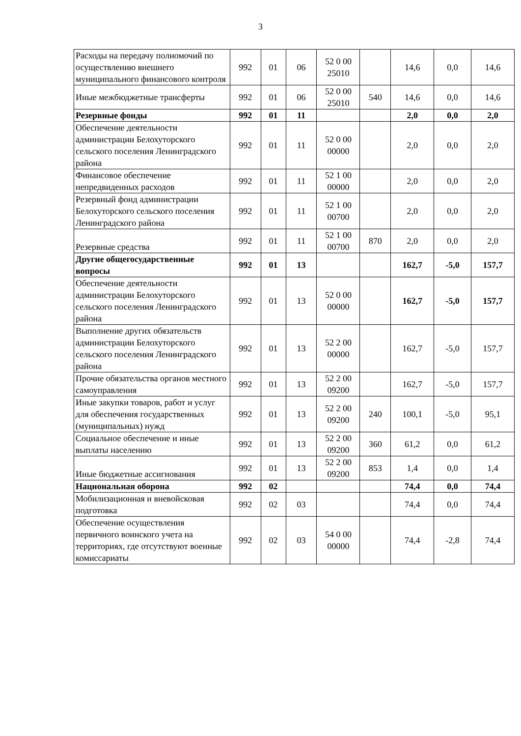3
| Расходы на передачу полномочий по осуществлению внешнего муниципального финансового контроля | 992 | 01 | 06 | 52 0 00 25010 | | 14,6 | 0,0 | 14,6 |
| Иные межбюджетные трансферты | 992 | 01 | 06 | 52 0 00 25010 | 540 | 14,6 | 0,0 | 14,6 |
| Резервные фонды | 992 | 01 | 11 | | | 2,0 | 0,0 | 2,0 |
| Обеспечение деятельности администрации Белохуторского сельского поселения Ленинградского района | 992 | 01 | 11 | 52 0 00 00000 | | 2,0 | 0,0 | 2,0 |
| Финансовое обеспечение непредвиденных расходов | 992 | 01 | 11 | 52 1 00 00000 | | 2,0 | 0,0 | 2,0 |
| Резервный фонд администрации Белохуторского сельского поселения Ленинградского района | 992 | 01 | 11 | 52 1 00 00700 | | 2,0 | 0,0 | 2,0 |
| Резервные средства | 992 | 01 | 11 | 52 1 00 00700 | 870 | 2,0 | 0,0 | 2,0 |
| Другие общегосударственные вопросы | 992 | 01 | 13 | | | 162,7 | -5,0 | 157,7 |
| Обеспечение деятельности администрации Белохуторского сельского поселения Ленинградского района | 992 | 01 | 13 | 52 0 00 00000 | | 162,7 | -5,0 | 157,7 |
| Выполнение других обязательств администрации Белохуторского сельского поселения Ленинградского района | 992 | 01 | 13 | 52 2 00 00000 | | 162,7 | -5,0 | 157,7 |
| Прочие обязательства органов местного самоуправления | 992 | 01 | 13 | 52 2 00 09200 | | 162,7 | -5,0 | 157,7 |
| Иные закупки товаров, работ и услуг для обеспечения государственных (муниципальных) нужд | 992 | 01 | 13 | 52 2 00 09200 | 240 | 100,1 | -5,0 | 95,1 |
| Социальное обеспечение и иные выплаты населению | 992 | 01 | 13 | 52 2 00 09200 | 360 | 61,2 | 0,0 | 61,2 |
| Иные бюджетные ассигнования | 992 | 01 | 13 | 52 2 00 09200 | 853 | 1,4 | 0,0 | 1,4 |
| Национальная оборона | 992 | 02 | | | | 74,4 | 0,0 | 74,4 |
| Мобилизационная и вневойсковая подготовка | 992 | 02 | 03 | | | 74,4 | 0,0 | 74,4 |
| Обеспечение осуществления первичного воинского учета на территориях, где отсутствуют военные комиссариаты | 992 | 02 | 03 | 54 0 00 00000 | | 74,4 | -2,8 | 74,4 |